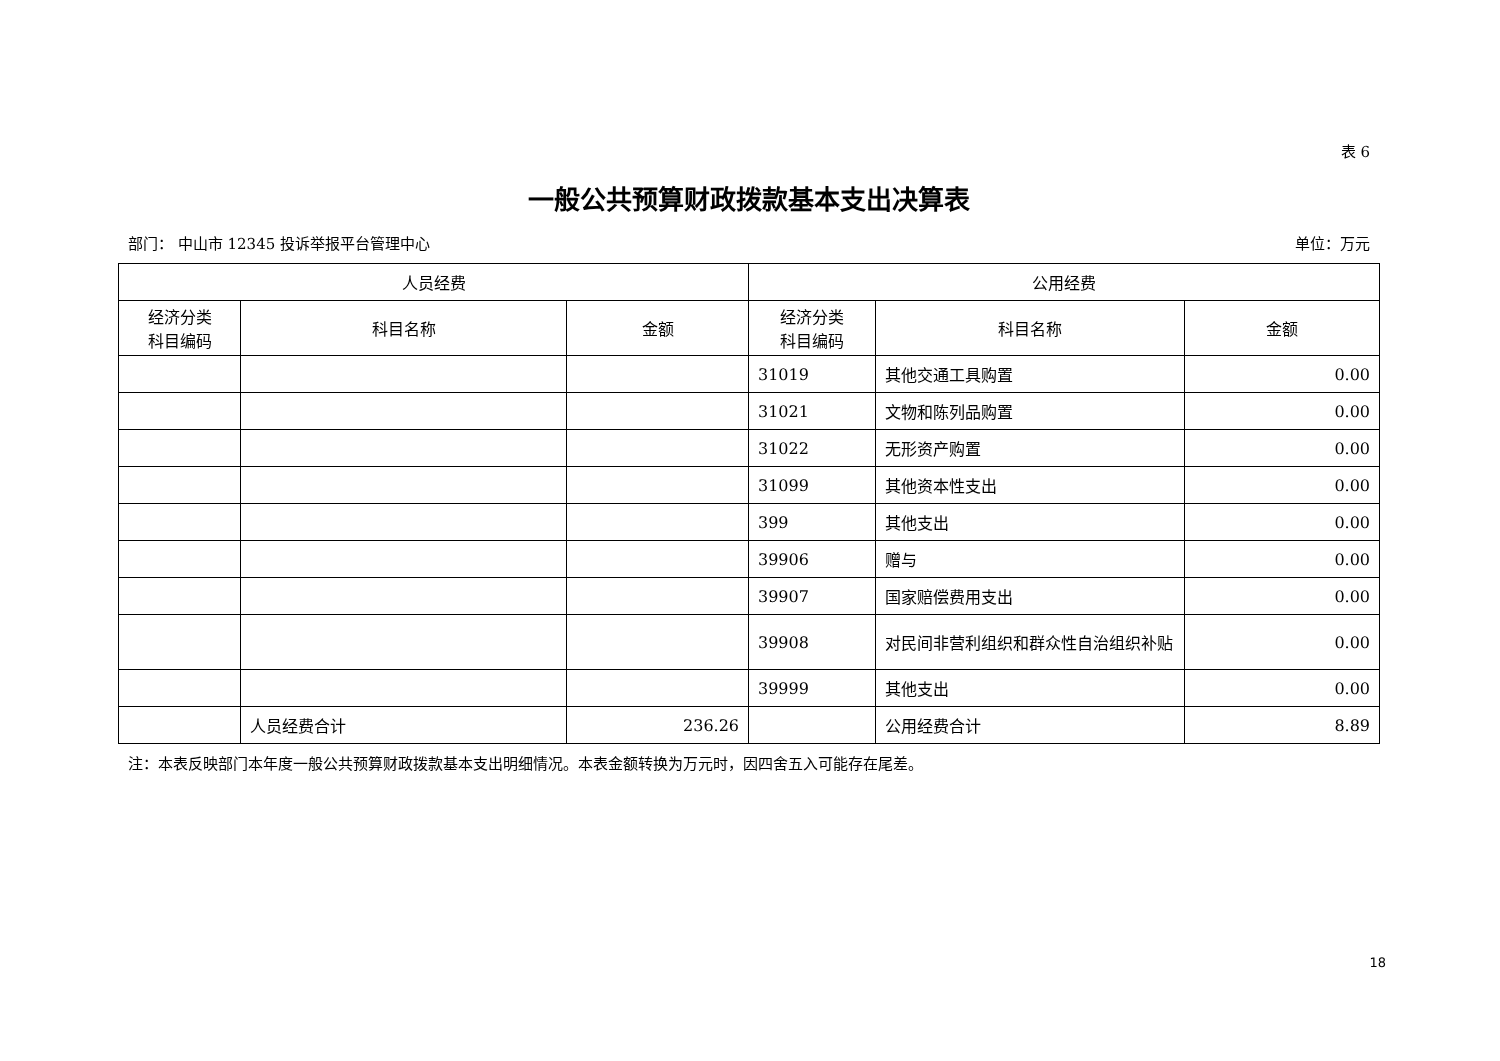表 6
一般公共预算财政拨款基本支出决算表
部门： 中山市 12345 投诉举报平台管理中心 单位：万元
| 人员经费 | | | 公用经费 | | |
| --- | --- | --- | --- | --- | --- |
| 经济分类 科目编码 | 科目名称 | 金额 | 经济分类 科目编码 | 科目名称 | 金额 |
| | | | 31019 | 其他交通工具购置 | 0.00 |
| | | | 31021 | 文物和陈列品购置 | 0.00 |
| | | | 31022 | 无形资产购置 | 0.00 |
| | | | 31099 | 其他资本性支出 | 0.00 |
| | | | 399 | 其他支出 | 0.00 |
| | | | 39906 | 赠与 | 0.00 |
| | | | 39907 | 国家赔偿费用支出 | 0.00 |
| | | | 39908 | 对民间非营利组织和群众性自治组织补贴 | 0.00 |
| | | | 39999 | 其他支出 | 0.00 |
| | 人员经费合计 | 236.26 | | 公用经费合计 | 8.89 |
注：本表反映部门本年度一般公共预算财政拨款基本支出明细情况。本表金额转换为万元时，因四舍五入可能存在尾差。
18